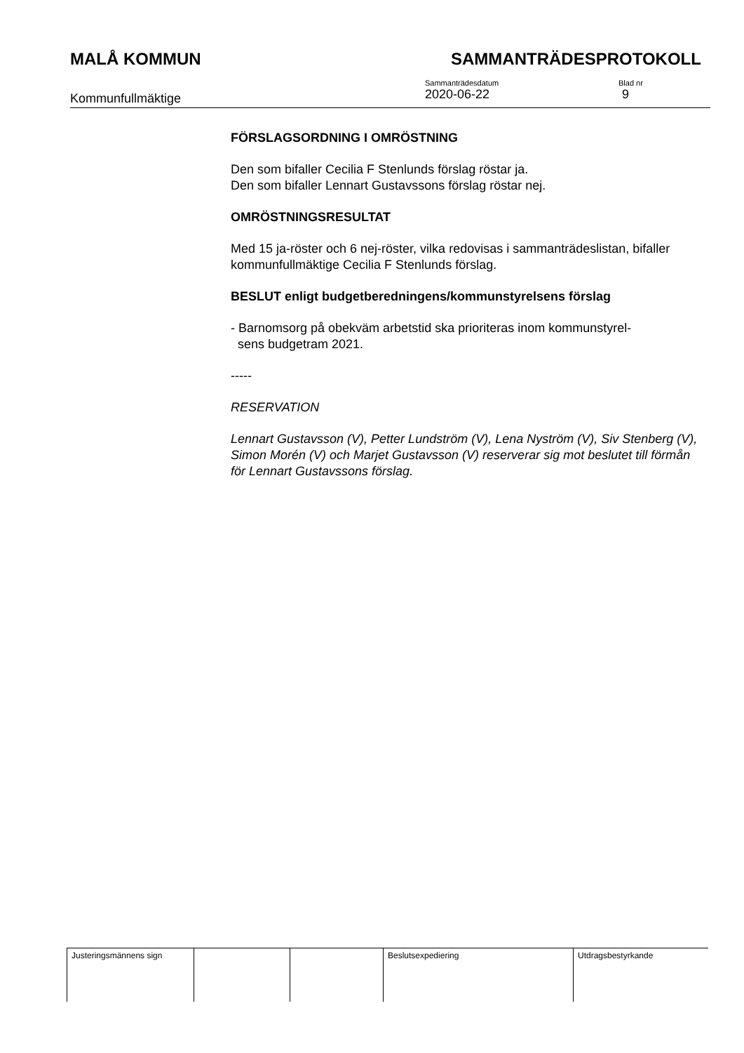MALÅ KOMMUN SAMMANTRÄDESPROTOKOLL
Kommunfullmäktige
Sammanträdesdatum
2020-06-22
Blad nr
9
FÖRSLAGSORDNING I OMRÖSTNING
Den som bifaller Cecilia F Stenlunds förslag röstar ja.
Den som bifaller Lennart Gustavssons förslag röstar nej.
OMRÖSTNINGSRESULTAT
Med 15 ja-röster och 6 nej-röster, vilka redovisas i sammanträdeslistan, bifaller kommunfullmäktige Cecilia F Stenlunds förslag.
BESLUT enligt budgetberedningens/kommunstyrelsens förslag
- Barnomsorg på obekväm arbetstid ska prioriteras inom kommunstyrel-
sens budgetram 2021.
-----
RESERVATION
Lennart Gustavsson (V), Petter Lundström (V), Lena Nyström (V), Siv Stenberg (V), Simon Morén (V) och Marjet Gustavsson (V) reserverar sig mot beslutet till förmån för Lennart Gustavssons förslag.
| Justeringsmännens sign | | | Beslutsexpediering | Utdragsbestyrkande |